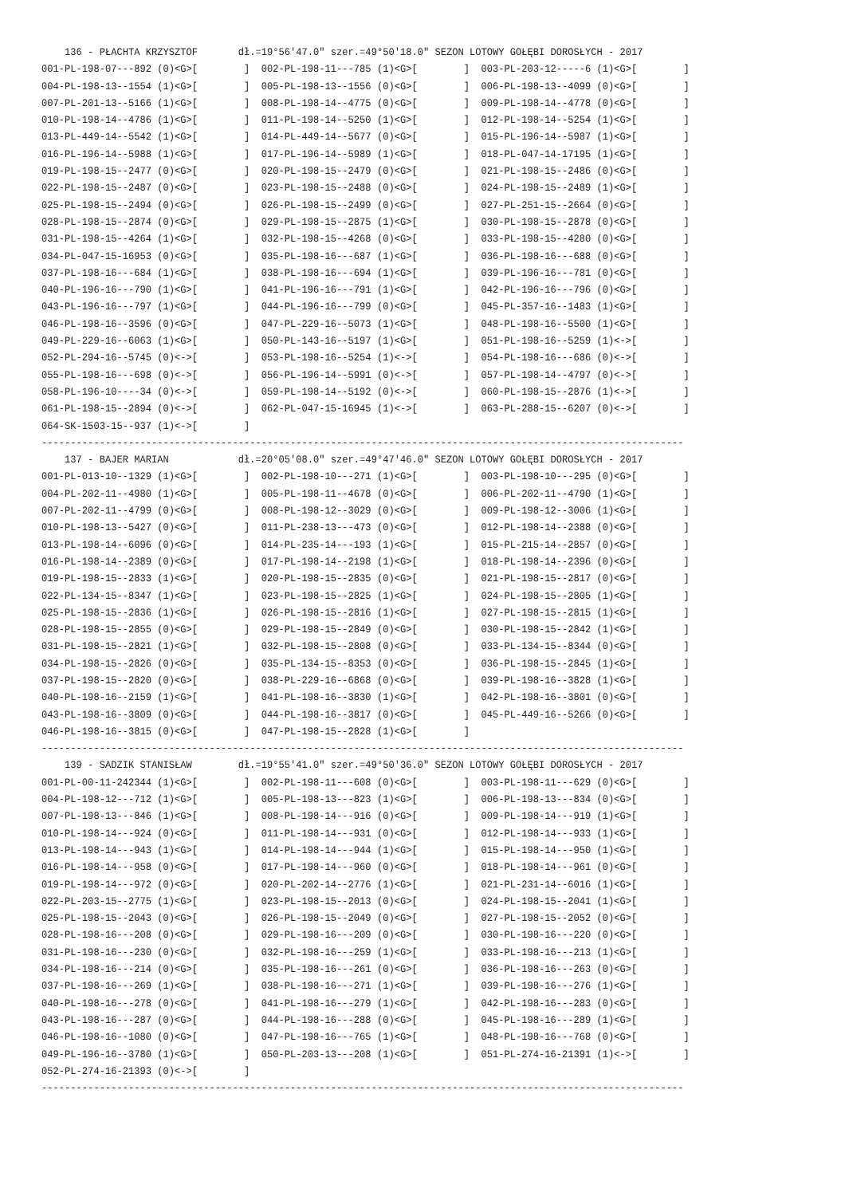136 - PŁACHTA KRZYSZTOF       dł.=19°56'47.0" szer.=49°50'18.0" SEZON LOTOWY GOŁĘBI DOROSŁYCH - 2017
001-PL-198-07---892 (0)<G>[        ]  002-PL-198-11---785 (1)<G>[        ]  003-PL-203-12-----6 (1)<G>[        ]
004-PL-198-13--1554 (1)<G>[        ]  005-PL-198-13--1556 (0)<G>[        ]  006-PL-198-13--4099 (0)<G>[        ]
007-PL-201-13--5166 (1)<G>[        ]  008-PL-198-14--4775 (0)<G>[        ]  009-PL-198-14--4778 (0)<G>[        ]
010-PL-198-14--4786 (1)<G>[        ]  011-PL-198-14--5250 (1)<G>[        ]  012-PL-198-14--5254 (1)<G>[        ]
013-PL-449-14--5542 (1)<G>[        ]  014-PL-449-14--5677 (0)<G>[        ]  015-PL-196-14--5987 (1)<G>[        ]
016-PL-196-14--5988 (1)<G>[        ]  017-PL-196-14--5989 (1)<G>[        ]  018-PL-047-14-17195 (1)<G>[        ]
019-PL-198-15--2477 (0)<G>[        ]  020-PL-198-15--2479 (0)<G>[        ]  021-PL-198-15--2486 (0)<G>[        ]
022-PL-198-15--2487 (0)<G>[        ]  023-PL-198-15--2488 (0)<G>[        ]  024-PL-198-15--2489 (1)<G>[        ]
025-PL-198-15--2494 (0)<G>[        ]  026-PL-198-15--2499 (0)<G>[        ]  027-PL-251-15--2664 (0)<G>[        ]
028-PL-198-15--2874 (0)<G>[        ]  029-PL-198-15--2875 (1)<G>[        ]  030-PL-198-15--2878 (0)<G>[        ]
031-PL-198-15--4264 (1)<G>[        ]  032-PL-198-15--4268 (0)<G>[        ]  033-PL-198-15--4280 (0)<G>[        ]
034-PL-047-15-16953 (0)<G>[        ]  035-PL-198-16---687 (1)<G>[        ]  036-PL-198-16---688 (0)<G>[        ]
037-PL-198-16---684 (1)<G>[        ]  038-PL-198-16---694 (1)<G>[        ]  039-PL-196-16---781 (0)<G>[        ]
040-PL-196-16---790 (1)<G>[        ]  041-PL-196-16---791 (1)<G>[        ]  042-PL-196-16---796 (0)<G>[        ]
043-PL-196-16---797 (1)<G>[        ]  044-PL-196-16---799 (0)<G>[        ]  045-PL-357-16--1483 (1)<G>[        ]
046-PL-198-16--3596 (0)<G>[        ]  047-PL-229-16--5073 (1)<G>[        ]  048-PL-198-16--5500 (1)<G>[        ]
049-PL-229-16--6063 (1)<G>[        ]  050-PL-143-16--5197 (1)<G>[        ]  051-PL-198-16--5259 (1)<->[        ]
052-PL-294-16--5745 (0)<->[        ]  053-PL-198-16--5254 (1)<->[        ]  054-PL-198-16---686 (0)<->[        ]
055-PL-198-16---698 (0)<->[        ]  056-PL-196-14--5991 (0)<->[        ]  057-PL-198-14--4797 (0)<->[        ]
058-PL-196-10----34 (0)<->[        ]  059-PL-198-14--5192 (0)<->[        ]  060-PL-198-15--2876 (1)<->[        ]
061-PL-198-15--2894 (0)<->[        ]  062-PL-047-15-16945 (1)<->[        ]  063-PL-288-15--6207 (0)<->[        ]
064-SK-1503-15--937 (1)<->[        ]
---------------------------------------------------------------------------------------------------------------
    137 - BAJER MARIAN            dł.=20°05'08.0" szer.=49°47'46.0" SEZON LOTOWY GOŁĘBI DOROSŁYCH - 2017
001-PL-013-10--1329 (1)<G>[        ]  002-PL-198-10---271 (1)<G>[        ]  003-PL-198-10---295 (0)<G>[        ]
004-PL-202-11--4980 (1)<G>[        ]  005-PL-198-11--4678 (0)<G>[        ]  006-PL-202-11--4790 (1)<G>[        ]
007-PL-202-11--4799 (0)<G>[        ]  008-PL-198-12--3029 (0)<G>[        ]  009-PL-198-12--3006 (1)<G>[        ]
010-PL-198-13--5427 (0)<G>[        ]  011-PL-238-13---473 (0)<G>[        ]  012-PL-198-14--2388 (0)<G>[        ]
013-PL-198-14--6096 (0)<G>[        ]  014-PL-235-14---193 (1)<G>[        ]  015-PL-215-14--2857 (0)<G>[        ]
016-PL-198-14--2389 (0)<G>[        ]  017-PL-198-14--2198 (1)<G>[        ]  018-PL-198-14--2396 (0)<G>[        ]
019-PL-198-15--2833 (1)<G>[        ]  020-PL-198-15--2835 (0)<G>[        ]  021-PL-198-15--2817 (0)<G>[        ]
022-PL-134-15--8347 (1)<G>[        ]  023-PL-198-15--2825 (1)<G>[        ]  024-PL-198-15--2805 (1)<G>[        ]
025-PL-198-15--2836 (1)<G>[        ]  026-PL-198-15--2816 (1)<G>[        ]  027-PL-198-15--2815 (1)<G>[        ]
028-PL-198-15--2855 (0)<G>[        ]  029-PL-198-15--2849 (0)<G>[        ]  030-PL-198-15--2842 (1)<G>[        ]
031-PL-198-15--2821 (1)<G>[        ]  032-PL-198-15--2808 (0)<G>[        ]  033-PL-134-15--8344 (0)<G>[        ]
034-PL-198-15--2826 (0)<G>[        ]  035-PL-134-15--8353 (0)<G>[        ]  036-PL-198-15--2845 (1)<G>[        ]
037-PL-198-15--2820 (0)<G>[        ]  038-PL-229-16--6868 (0)<G>[        ]  039-PL-198-16--3828 (1)<G>[        ]
040-PL-198-16--2159 (1)<G>[        ]  041-PL-198-16--3830 (1)<G>[        ]  042-PL-198-16--3801 (0)<G>[        ]
043-PL-198-16--3809 (0)<G>[        ]  044-PL-198-16--3817 (0)<G>[        ]  045-PL-449-16--5266 (0)<G>[        ]
046-PL-198-16--3815 (0)<G>[        ]  047-PL-198-15--2828 (1)<G>[        ]
---------------------------------------------------------------------------------------------------------------
    139 - SADZIK STANISŁAW        dł.=19°55'41.0" szer.=49°50'36.0" SEZON LOTOWY GOŁĘBI DOROSŁYCH - 2017
001-PL-00-11-242344 (1)<G>[        ]  002-PL-198-11---608 (0)<G>[        ]  003-PL-198-11---629 (0)<G>[        ]
004-PL-198-12---712 (1)<G>[        ]  005-PL-198-13---823 (1)<G>[        ]  006-PL-198-13---834 (0)<G>[        ]
007-PL-198-13---846 (1)<G>[        ]  008-PL-198-14---916 (0)<G>[        ]  009-PL-198-14---919 (1)<G>[        ]
010-PL-198-14---924 (0)<G>[        ]  011-PL-198-14---931 (0)<G>[        ]  012-PL-198-14---933 (1)<G>[        ]
013-PL-198-14---943 (1)<G>[        ]  014-PL-198-14---944 (1)<G>[        ]  015-PL-198-14---950 (1)<G>[        ]
016-PL-198-14---958 (0)<G>[        ]  017-PL-198-14---960 (0)<G>[        ]  018-PL-198-14---961 (0)<G>[        ]
019-PL-198-14---972 (0)<G>[        ]  020-PL-202-14--2776 (1)<G>[        ]  021-PL-231-14--6016 (1)<G>[        ]
022-PL-203-15--2775 (1)<G>[        ]  023-PL-198-15--2013 (0)<G>[        ]  024-PL-198-15--2041 (1)<G>[        ]
025-PL-198-15--2043 (0)<G>[        ]  026-PL-198-15--2049 (0)<G>[        ]  027-PL-198-15--2052 (0)<G>[        ]
028-PL-198-16---208 (0)<G>[        ]  029-PL-198-16---209 (0)<G>[        ]  030-PL-198-16---220 (0)<G>[        ]
031-PL-198-16---230 (0)<G>[        ]  032-PL-198-16---259 (1)<G>[        ]  033-PL-198-16---213 (1)<G>[        ]
034-PL-198-16---214 (0)<G>[        ]  035-PL-198-16---261 (0)<G>[        ]  036-PL-198-16---263 (0)<G>[        ]
037-PL-198-16---269 (1)<G>[        ]  038-PL-198-16---271 (1)<G>[        ]  039-PL-198-16---276 (1)<G>[        ]
040-PL-198-16---278 (0)<G>[        ]  041-PL-198-16---279 (1)<G>[        ]  042-PL-198-16---283 (0)<G>[        ]
043-PL-198-16---287 (0)<G>[        ]  044-PL-198-16---288 (0)<G>[        ]  045-PL-198-16---289 (1)<G>[        ]
046-PL-198-16--1080 (0)<G>[        ]  047-PL-198-16---765 (1)<G>[        ]  048-PL-198-16---768 (0)<G>[        ]
049-PL-196-16--3780 (1)<G>[        ]  050-PL-203-13---208 (1)<G>[        ]  051-PL-274-16-21391 (1)<->[        ]
052-PL-274-16-21393 (0)<->[        ]
---------------------------------------------------------------------------------------------------------------